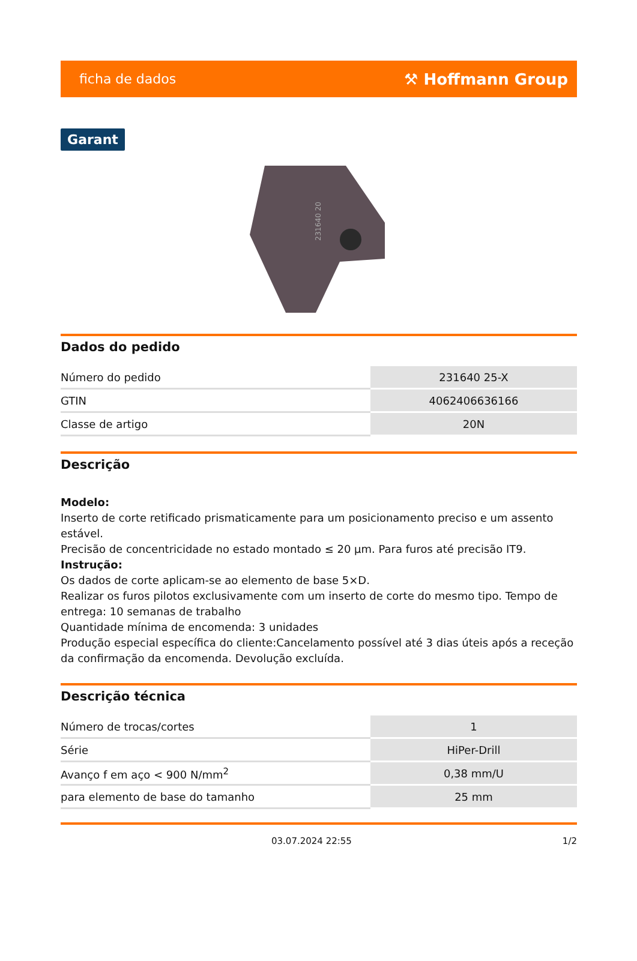ficha de dados ⚒ Hoffmann Group
Garant
231640 20
Dados do pedido
| Número do pedido | 231640 25-X |
| GTIN | 4062406636166 |
| Classe de artigo | 20N |
Descrição
Modelo:
Inserto de corte retificado prismaticamente para um posicionamento preciso e um assento estável.
Precisão de concentricidade no estado montado ≤ 20 µm. Para furos até precisão IT9.
Instrução:
Os dados de corte aplicam-se ao elemento de base 5×D.
Realizar os furos pilotos exclusivamente com um inserto de corte do mesmo tipo. Tempo de entrega: 10 semanas de trabalho
Quantidade mínima de encomenda: 3 unidades
Produção especial específica do cliente:Cancelamento possível até 3 dias úteis após a receção da confirmação da encomenda. Devolução excluída.
Descrição técnica
| Número de trocas/cortes | 1 |
| Série | HiPer-Drill |
| Avanço f em aço < 900 N/mm<sup>2</sup> | 0,38 mm/U |
| para elemento de base do tamanho | 25 mm |
03.07.2024 22:55 1/2